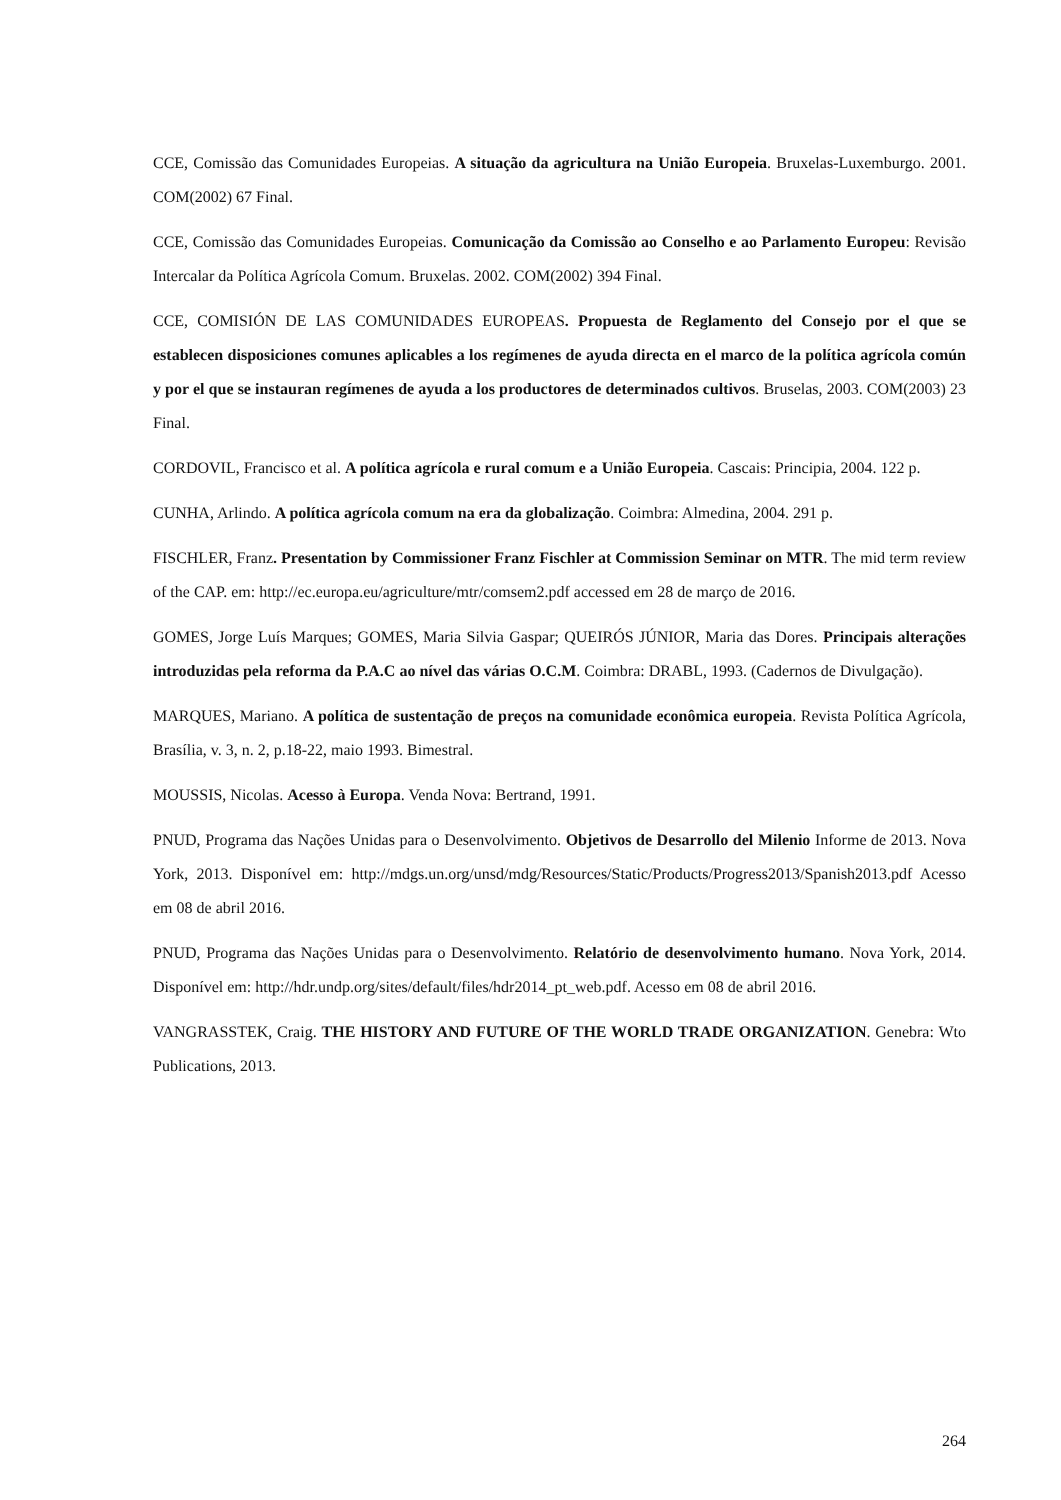CCE, Comissão das Comunidades Europeias. A situação da agricultura na União Europeia. Bruxelas-Luxemburgo. 2001. COM(2002) 67 Final.
CCE, Comissão das Comunidades Europeias. Comunicação da Comissão ao Conselho e ao Parlamento Europeu: Revisão Intercalar da Política Agrícola Comum. Bruxelas. 2002. COM(2002) 394 Final.
CCE, COMISIÓN DE LAS COMUNIDADES EUROPEAS. Propuesta de Reglamento del Consejo por el que se establecen disposiciones comunes aplicables a los regímenes de ayuda directa en el marco de la política agrícola común y por el que se instauran regímenes de ayuda a los productores de determinados cultivos. Bruselas, 2003. COM(2003) 23 Final.
CORDOVIL, Francisco et al. A política agrícola e rural comum e a União Europeia. Cascais: Principia, 2004. 122 p.
CUNHA, Arlindo. A política agrícola comum na era da globalização. Coimbra: Almedina, 2004. 291 p.
FISCHLER, Franz. Presentation by Commissioner Franz Fischler at Commission Seminar on MTR. The mid term review of the CAP. em: http://ec.europa.eu/agriculture/mtr/comsem2.pdf accessed em 28 de março de 2016.
GOMES, Jorge Luís Marques; GOMES, Maria Silvia Gaspar; QUEIRÓS JÚNIOR, Maria das Dores. Principais alterações introduzidas pela reforma da P.A.C ao nível das várias O.C.M. Coimbra: DRABL, 1993. (Cadernos de Divulgação).
MARQUES, Mariano. A política de sustentação de preços na comunidade econômica europeia. Revista Política Agrícola, Brasília, v. 3, n. 2, p.18-22, maio 1993. Bimestral.
MOUSSIS, Nicolas. Acesso à Europa. Venda Nova: Bertrand, 1991.
PNUD, Programa das Nações Unidas para o Desenvolvimento. Objetivos de Desarrollo del Milenio Informe de 2013. Nova York, 2013. Disponível em: http://mdgs.un.org/unsd/mdg/Resources/Static/Products/Progress2013/Spanish2013.pdf Acesso em 08 de abril 2016.
PNUD, Programa das Nações Unidas para o Desenvolvimento. Relatório de desenvolvimento humano. Nova York, 2014. Disponível em: http://hdr.undp.org/sites/default/files/hdr2014_pt_web.pdf. Acesso em 08 de abril 2016.
VANGRASSTEK, Craig. THE HISTORY AND FUTURE OF THE WORLD TRADE ORGANIZATION. Genebra: Wto Publications, 2013.
264